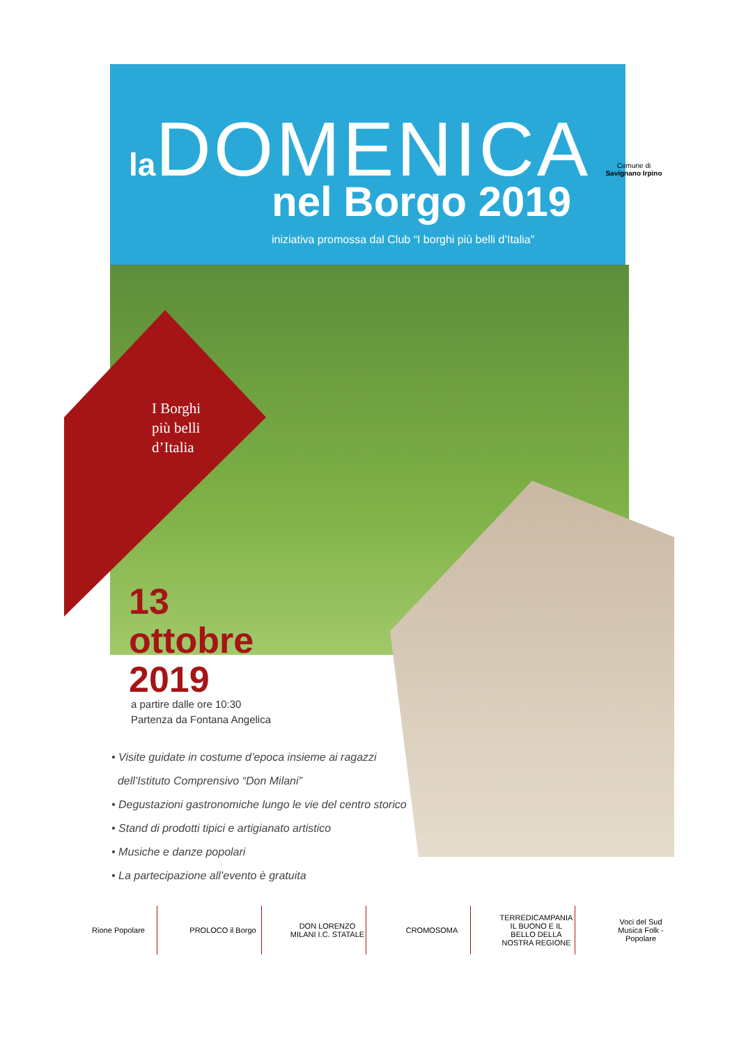la DOMENICA
nel Borgo 2019
iniziativa promossa dal Club “I borghi più belli d’Italia”
Comune di
Savignano Irpino
I Borghi
più belli
d’Italia
13
ottobre
2019
a partire dalle ore 10:30
Partenza da Fontana Angelica
• Visite guidate in costume d’epoca insieme ai ragazzi
dell’Istituto Comprensivo “Don Milani”
• Degustazioni gastronomiche lungo le vie del centro storico
• Stand di prodotti tipici e artigianato artistico
• Musiche e danze popolari
• La partecipazione all’evento è gratuita
Rione Popolare PROLOCO il Borgo
DON LORENZO MILANI I.C. STATALE
CROMOSOMA
TERREDICAMPANIA
IL BUONO E IL BELLO DELLA NOSTRA REGIONE
Voci del Sud
Musica Folk - Popolare